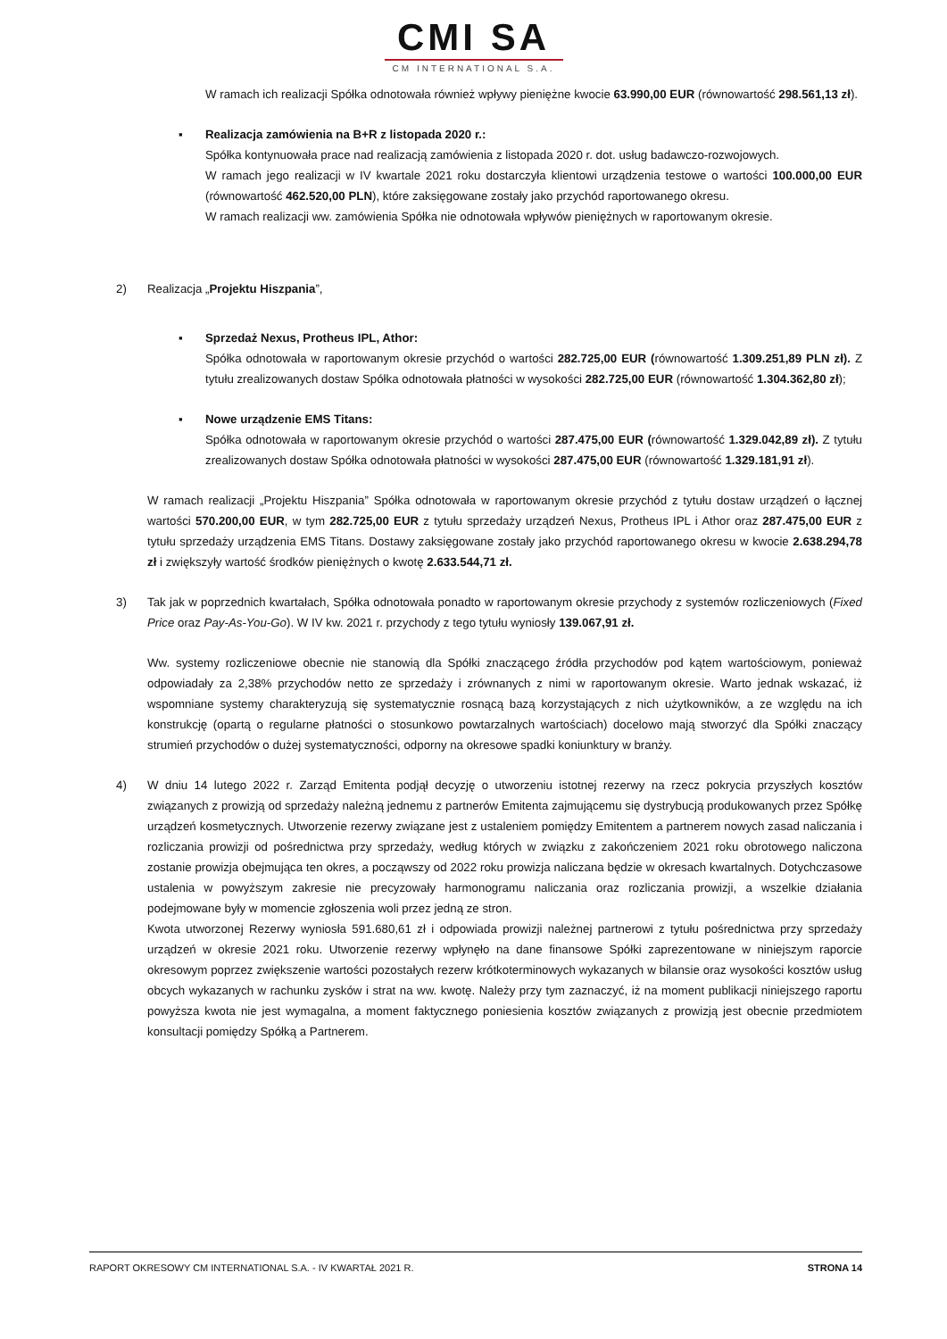CMI SA
CM INTERNATIONAL S.A.
W ramach ich realizacji Spółka odnotowała również wpływy pieniężne kwocie 63.990,00 EUR (równowartość 298.561,13 zł).
▪ Realizacja zamówienia na B+R z listopada 2020 r.:
Spółka kontynuowała prace nad realizacją zamówienia z listopada 2020 r. dot. usług badawczo-rozwojowych.
W ramach jego realizacji w IV kwartale 2021 roku dostarczyła klientowi urządzenia testowe o wartości 100.000,00 EUR (równowartość 462.520,00 PLN), które zaksięgowane zostały jako przychód raportowanego okresu.
W ramach realizacji ww. zamówienia Spółka nie odnotowała wpływów pieniężnych w raportowanym okresie.
2) Realizacja „Projektu Hiszpania”,
▪ Sprzedaż Nexus, Protheus IPL, Athor:
Spółka odnotowała w raportowanym okresie przychód o wartości 282.725,00 EUR (równowartość 1.309.251,89 PLN zł). Z tytułu zrealizowanych dostaw Spółka odnotowała płatności w wysokości 282.725,00 EUR (równowartość 1.304.362,80 zł);
▪ Nowe urządzenie EMS Titans:
Spółka odnotowała w raportowanym okresie przychód o wartości 287.475,00 EUR (równowartość 1.329.042,89 zł). Z tytułu zrealizowanych dostaw Spółka odnotowała płatności w wysokości 287.475,00 EUR (równowartość 1.329.181,91 zł).
W ramach realizacji „Projektu Hiszpania” Spółka odnotowała w raportowanym okresie przychód z tytułu dostaw urządzeń o łącznej wartości 570.200,00 EUR, w tym 282.725,00 EUR z tytułu sprzedaży urządzeń Nexus, Protheus IPL i Athor oraz 287.475,00 EUR z tytułu sprzedaży urządzenia EMS Titans. Dostawy zaksięgowane zostały jako przychód raportowanego okresu w kwocie 2.638.294,78 zł i zwiększyły wartość środków pieniężnych o kwotę 2.633.544,71 zł.
3) Tak jak w poprzednich kwartałach, Spółka odnotowała ponadto w raportowanym okresie przychody z systemów rozliczeniowych (Fixed Price oraz Pay-As-You-Go). W IV kw. 2021 r. przychody z tego tytułu wyniosły 139.067,91 zł.
Ww. systemy rozliczeniowe obecnie nie stanowią dla Spółki znaczącego źródła przychodów pod kątem wartościowym, ponieważ odpowiadały za 2,38% przychodów netto ze sprzedaży i zrównanych z nimi w raportowanym okresie. Warto jednak wskazać, iż wspomniane systemy charakteryzują się systematycznie rosnącą bazą korzystających z nich użytkowników, a ze względu na ich konstrukcję (opartą o regularne płatności o stosunkowo powtarzalnych wartościach) docelowo mają stworzyć dla Spółki znaczący strumień przychodów o dużej systematyczności, odporny na okresowe spadki koniunktury w branży.
4) W dniu 14 lutego 2022 r. Zarząd Emitenta podjął decyzję o utworzeniu istotnej rezerwy na rzecz pokrycia przyszłych kosztów związanych z prowizją od sprzedaży należną jednemu z partnerów Emitenta zajmującemu się dystrybucją produkowanych przez Spółkę urządzeń kosmetycznych. Utworzenie rezerwy związane jest z ustaleniem pomiędzy Emitentem a partnerem nowych zasad naliczania i rozliczania prowizji od pośrednictwa przy sprzedaży, według których w związku z zakończeniem 2021 roku obrotowego naliczona zostanie prowizja obejmująca ten okres, a począwszy od 2022 roku prowizja naliczana będzie w okresach kwartalnych. Dotychczasowe ustalenia w powyższym zakresie nie precyzowały harmonogramu naliczania oraz rozliczania prowizji, a wszelkie działania podejmowane były w momencie zgłoszenia woli przez jedną ze stron.
Kwota utworzonej Rezerwy wyniosła 591.680,61 zł i odpowiada prowizji należnej partnerowi z tytułu pośrednictwa przy sprzedaży urządzeń w okresie 2021 roku. Utworzenie rezerwy wpłynęło na dane finansowe Spółki zaprezentowane w niniejszym raporcie okresowym poprzez zwiększenie wartości pozostałych rezerw krótkoterminowych wykazanych w bilansie oraz wysokości kosztów usług obcych wykazanych w rachunku zysków i strat na ww. kwotę. Należy przy tym zaznaczyć, iż na moment publikacji niniejszego raportu powyższa kwota nie jest wymagalna, a moment faktycznego poniesienia kosztów związanych z prowizją jest obecnie przedmiotem konsultacji pomiędzy Spółką a Partnerem.
RAPORT OKRESOWY CM INTERNATIONAL S.A. - IV KWARTAŁ 2021 R. STRONA 14